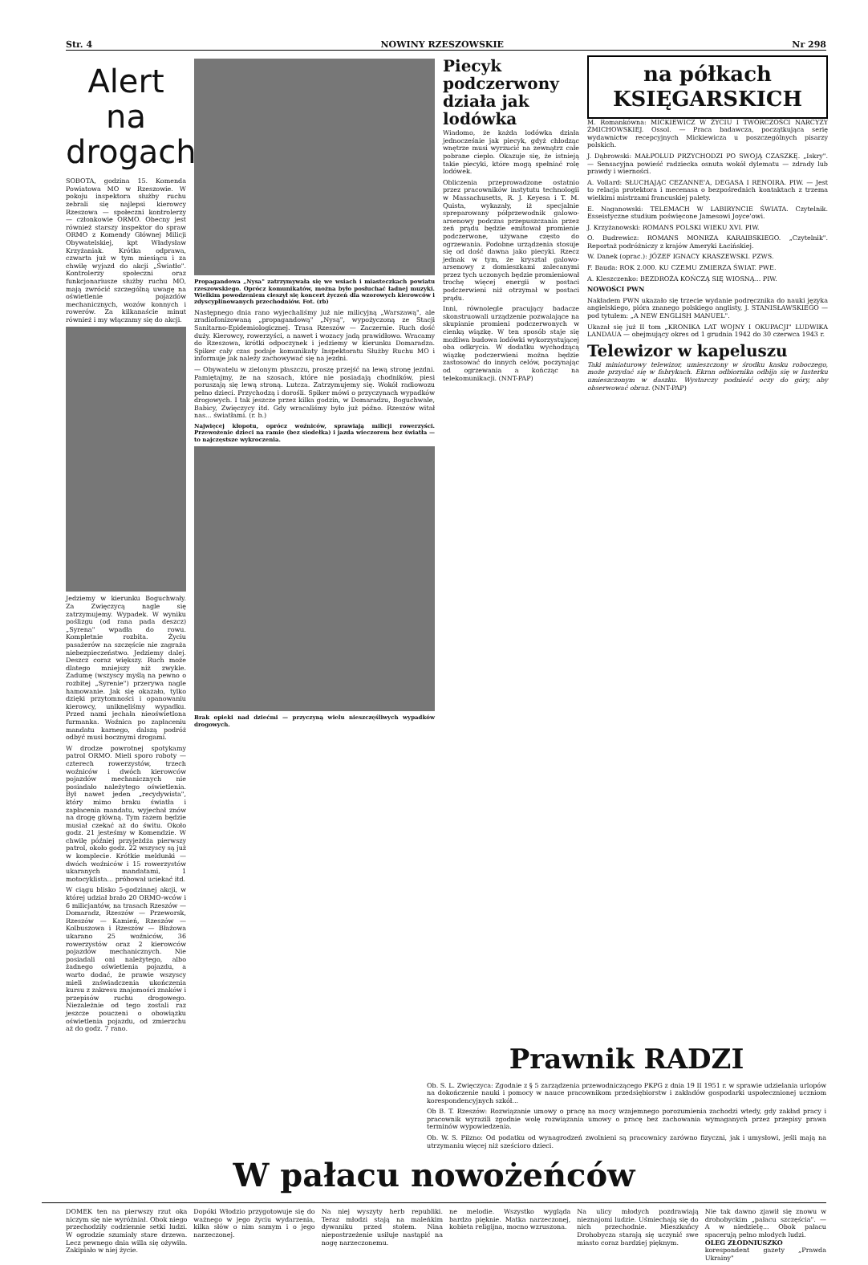Str. 4 NOWINY RZESZOWSKIE Nr 298
Alert na drogach
SOBOTA, godzina 15. Komenda Powiatowa MO w Rzeszowie. W pokoju inspektora służby ruchu zebrali się najlepsi kierowcy Rzeszowa — społeczni kontrolerzy — członkowie ORMO. Obecny jest również starszy inspektor do spraw ORMO z Komendy Głównej Milicji Obywatelskiej, kpt Władysław Krzyżaniak. Krótka odprawa, czwarta już w tym miesiącu i za chwilę wyjazd do akcji „Światło". Kontrolerzy społeczni oraz funkcjonariusze służby ruchu MO, mają zwrócić szczególną uwagę na oświetlenie pojazdów mechanicznych, wozów konnych i rowerów. Za kilkanaście minut również i my włączamy się do akcji.
Jedziemy w kierunku Boguchwały. Za Zwięczycą nagle się zatrzymujemy. Wypadek. W wyniku poślizgu (od rana pada deszcz) „Syrena" wpadła do rowu. Kompletnie rozbita. Życiu pasażerów na szczęście nie zagraża niebezpieczeństwo. Jedziemy dalej. Deszcz coraz większy. Ruch może dlatego mniejszy niż zwykle. Zadumę (wszyscy myślą na pewno o rozbitej „Syrenie") przerywa nagle hamowanie. Jak się okazało, tylko dzięki przytomności i opanowaniu kierowcy, uniknęliśmy wypadku. Przed nami jechała nieoświetlona furmanka. Woźnica po zapłaceniu mandatu karnego, dalszą podróż odbyć musi bocznymi drogami.
W drodze powrotnej spotykamy patrol ORMO. Mieli sporo roboty — czterech rowerzystów, trzech woźniców i dwóch kierowców pojazdów mechanicznych nie posiadało należytego oświetlenia. Był nawet jeden „recydywista", który mimo braku światła i zapłacenia mandatu, wyjechał znów na drogę główną. Tym razem będzie musiał czekać aż do świtu. Około godz. 21 jesteśmy w Komendzie. W chwilę później przyjeżdża pierwszy patrol, około godz. 22 wszyscy są już w komplecie. Krótkie meldunki — dwóch woźniców i 15 rowerzystów ukaranych mandatami, 1 motocyklista... próbował uciekać itd.
W ciągu blisko 5-godzinnej akcji, w której udział brało 20 ORMO-wców i 6 milicjantów, na trasach Rzeszów — Domaradz, Rzeszów — Przeworsk, Rzeszów — Kamień, Rzeszów — Kolbuszowa i Rzeszów — Błażowa ukarano 25 woźniców, 36 rowerzystów oraz 2 kierowców pojazdów mechanicznych. Nie posiadali oni należytego, albo żadnego oświetlenia pojazdu, a warto dodać, że prawie wszyscy mieli zaświadczenia ukończenia kursu z zakresu znajomości znaków i przepisów ruchu drogowego. Niezależnie od tego zostali raz jeszcze pouczeni o obowiązku oświetlenia pojazdu, od zmierzchu aż do godz. 7 rano.
Propagandowa „Nysa" zatrzymywała się we wsiach i miasteczkach powiatu rzeszowskiego. Oprócz komunikatów, można było posłuchać ładnej muzyki. Wielkim powodzeniem cieszył się koncert życzeń dla wzorowych kierowców i zdyscyplinowanych przechodniów. Fot. (rb)
Następnego dnia rano wyjechaliśmy już nie milicyjną „Warszawą", ale zradiofonizowaną „propagandową" „Nysą", wypożyczoną ze Stacji Sanitarno-Epidemiologicznej. Trasa Rzeszów — Zaczernie. Ruch dość duży. Kierowcy, rowerzyści, a nawet i wozacy jadą prawidłowo. Wracamy do Rzeszowa, krótki odpoczynek i jedziemy w kierunku Domaradza. Spiker cały czas podaje komunikaty Inspektoratu Służby Ruchu MO i informuje jak należy zachowywać się na jezdni.
— Obywatelu w zielonym płaszczu, proszę przejść na lewą stronę jezdni. Pamiętajmy, że na szosach, które nie posiadają chodników, piesi poruszają się lewą stroną. Lutcza. Zatrzymujemy się. Wokół radiowozu pełno dzieci. Przychodzą i dorośli. Spiker mówi o przyczynach wypadków drogowych. I tak jeszcze przez kilka godzin, w Domaradzu, Boguchwale, Babicy, Zwięczycy itd. Gdy wracaliśmy było już późno. Rzeszów witał nas... światłami. (r. b.)
Najwięcej kłopotu, oprócz woźniców, sprawiają milicji rowerzyści. Przewożenie dzieci na ramie (bez siodełka) i jazda wieczorem bez światła — to najczęstsze wykroczenia.
Brak opieki nad dziećmi — przyczyną wielu nieszczęśliwych wypadków drogowych.
Piecyk podczerwony działa jak lodówka
Wiadomo, że każda lodówka działa jednocześnie jak piecyk, gdyż chłodząc wnętrze musi wyrzucić na zewnątrz całe pobrane ciepło. Okazuje się, że istnieją takie piecyki, które mogą spełniać rolę lodówek.
Obliczenia przeprowadzone ostatnio przez pracowników instytutu technologii w Massachusetts, R. J. Keyesa i T. M. Quista, wykazały, iż specjalnie spreparowany półprzewodnik galowo-arsenowy podczas przepuszczania przez zeń prądu będzie emitował promienie podczerwone, używane często do ogrzewania. Podobne urządzenia stosuje się od dość dawna jako piecyki. Rzecz jednak w tym, że kryształ galowo-arsenowy z domieszkami zalecanymi przez tych uczonych będzie promieniował trochę więcej energii w postaci podczerwieni niż otrzymał w postaci prądu.
Inni, równolegle pracujący badacze skonstruowali urządzenie pozwalające na skupianie promieni podczerwonych w cienką wiązkę. W ten sposób staje się możliwa budowa lodówki wykorzystującej oba odkrycia. W dodatku wychodzącą wiązkę podczerwieni można będzie zastosować do innych celów, poczynając od ogrzewania a kończąc na telekomunikacji. (NNT-PAP)
na półkach KSIĘGARSKICH
M. Romankówna: MICKIEWICZ W ŻYCIU I TWÓRCZOŚCI NARCYZY ŻMICHOWSKIEJ. Ossol. — Praca badawcza, początkująca serię wydawnictw recepcyjnych Mickiewicza u poszczególnych pisarzy polskich.
J. Dąbrowski: MAŁPOLUD PRZYCHODZI PO SWOJĄ CZASZKĘ. „Iskry". — Sensacyjna powieść radziecka osnuta wokół dylematu — zdrady lub prawdy i wierności.
A. Vollard: SŁUCHAJĄC CEZANNE'A, DEGASA I RENOIRA. PIW. — Jest to relacja protektora i mecenasa o bezpośrednich kontaktach z trzema wielkimi mistrzami francuskiej palety.
E. Naganowski: TELEMACH W LABIRYNCIE ŚWIATA. Czytelnik. Esseistyczne studium poświęcone Jamesowi Joyce'owi.
J. Krzyżanowski: ROMANS POLSKI WIEKU XVI. PIW.
O. Budrewicz: ROMANS MONRZA KARAIBSKIEGO. „Czytelnik". Reportaż podróżniczy z krajów Ameryki Łacińskiej.
W. Danek (oprac.): JÓZEF IGNACY KRASZEWSKI. PZWS.
F. Bauda: ROK 2.000. KU CZEMU ZMIERZA ŚWIAT. PWE.
A. Kleszczenko: BEZDROŻA KOŃCZĄ SIĘ WIOSNĄ... PIW.
NOWOŚCI PWN
Nakładem PWN ukazało się trzecie wydanie podręcznika do nauki języka angielskiego, pióra znanego polskiego anglisty, J. STANISŁAWSKIEGO — pod tytułem: „A NEW ENGLISH MANUEL".
Ukazał się już II tom „KRONIKA LAT WOJNY I OKUPACJI" LUDWIKA LANDAUA — obejmujący okres od 1 grudnia 1942 do 30 czerwca 1943 r.
Telewizor w kapeluszu
Taki miniaturowy telewizor, umieszczony w środku kasku roboczego, może przydać się w fabrykach. Ekran odbiornika odbija się w lusterku umieszczonym w daszku. Wystarczy podnieść oczy do góry, aby obserwować obraz. (NNT-PAP)
Prawnik RADZI
Ob. S. L. Zwięczyca: Zgodnie z § 5 zarządzenia przewodniczącego PKPG z dnia 19 II 1951 r. w sprawie udzielania urlopów na dokończenie nauki i pomocy w nauce pracownikom przedsiębiorstw i zakładów gospodarki uspołecznionej uczniom korespondencyjnych szkół...
Ob B. T. Rzeszów: Rozwiązanie umowy o pracę na mocy wzajemnego porozumienia zachodzi wtedy, gdy zakład pracy i pracownik wyrazili zgodnie wolę rozwiązania umowy o pracę bez zachowania wymaganych przez przepisy prawa terminów wypowiedzenia.
Ob. W. S. Pilzno: Od podatku od wynagrodzeń zwolnieni są pracownicy zarówno fizyczni, jak i umysłowi, jeśli mają na utrzymaniu więcej niż sześcioro dzieci.
W pałacu nowożeńców
DOMEK ten na pierwszy rzut oka niczym się nie wyróżniał. Obok niego przechodziły codziennie setki ludzi. W ogrodzie szumiały stare drzewa. Lecz pewnego dnia willa się ożywiła. Zakipiało w niej życie.
Dopóki Włodzio przygotowuje się do ważnego w jego życiu wydarzenia, kilka słów o nim samym i o jego narzeczonej.
Na niej wyszyty herb republiki. Teraz młodzi stają na maleńkim dywaniku przed stołem. Nina niepostrzeżenie usiłuje nastąpić na nogę narzeczonemu.
ne melodie. Wszystko wygląda bardzo pięknie. Matka narzeczonej, kobieta religijna, mocno wzruszona.
Na ulicy młodych pozdrawiają nieznajomi ludzie. Uśmiechają się do nich przechodnie. Mieszkańcy Drohobycza starają się uczynić swe miasto coraz bardziej pięknym.
Nie tak dawno zjawił się znowu w drohobyckim „pałacu szczęścia". — A w niedzielę... Obok pałacu spacerują pełno młodych ludzi.
OLEG ZŁODNIUSZKO
korespondent gazety „Prawda Ukrainy"